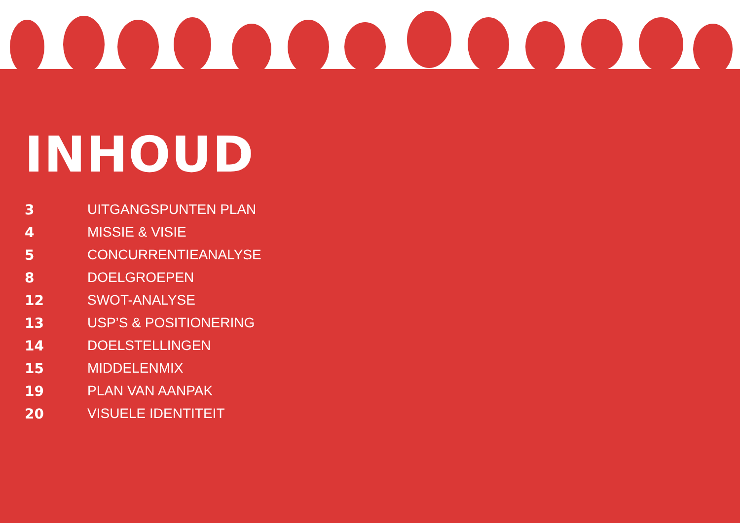INHOUD
3 UITGANGSPUNTEN PLAN
4 MISSIE & VISIE
5 CONCURRENTIEANALYSE
8 DOELGROEPEN
12 SWOT-ANALYSE
13 USP’S & POSITIONERING
14 DOELSTELLINGEN
15 MIDDELENMIX
19 PLAN VAN AANPAK
20 VISUELE IDENTITEIT